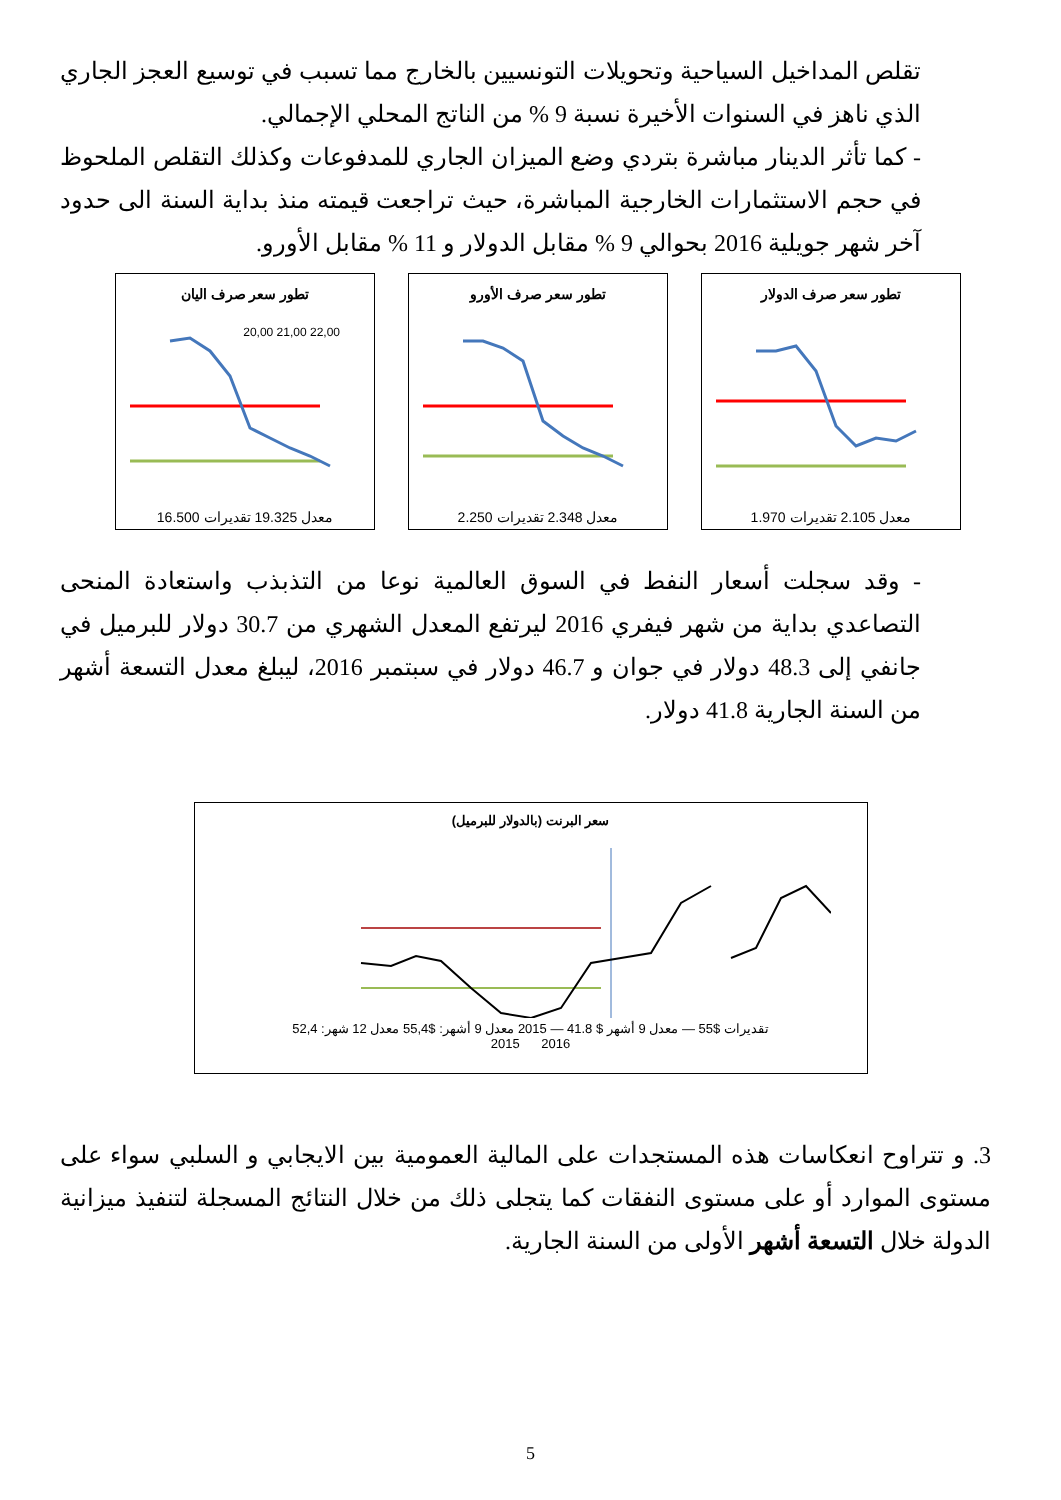تقلص المداخيل السياحية وتحويلات التونسيين بالخارج مما تسبب في توسيع العجز الجاري الذي ناهز في السنوات الأخيرة نسبة 9 % من الناتج المحلي الإجمالي.
- كما تأثر الدينار مباشرة بتردي وضع الميزان الجاري للمدفوعات وكذلك التقلص الملحوظ في حجم الاستثمارات الخارجية المباشرة، حيث تراجعت قيمته منذ بداية السنة الى حدود آخر شهر جويلية 2016 بحوالي 9 % مقابل الدولار و 11 % مقابل الأورو.
تطور سعر صرف اليان
22,00 21,00 20,00
معدل 19.325 تقديرات 16.500
تطور سعر صرف الأورو
معدل 2.348 تقديرات 2.250
تطور سعر صرف الدولار
معدل 2.105 تقديرات 1.970
- وقد سجلت أسعار النفط في السوق العالمية نوعا من التذبذب واستعادة المنحى التصاعدي بداية من شهر فيفري 2016 ليرتفع المعدل الشهري من 30.7 دولار للبرميل في جانفي إلى 48.3 دولار في جوان و 46.7 دولار في سبتمبر 2016، ليبلغ معدل التسعة أشهر من السنة الجارية 41.8 دولار.
سعر البرنت (بالدولار للبرميل)
تقديرات $55 — معدل 9 أشهر $ 41.8 — 2015 معدل 9 أشهر: $55,4 معدل 12 شهر: 52,4
2016 2015
3. و تتراوح انعكاسات هذه المستجدات على المالية العمومية بين الايجابي و السلبي سواء على مستوى الموارد أو على مستوى النفقات كما يتجلى ذلك من خلال النتائج المسجلة لتنفيذ ميزانية الدولة خلال التسعة أشهر الأولى من السنة الجارية.
5